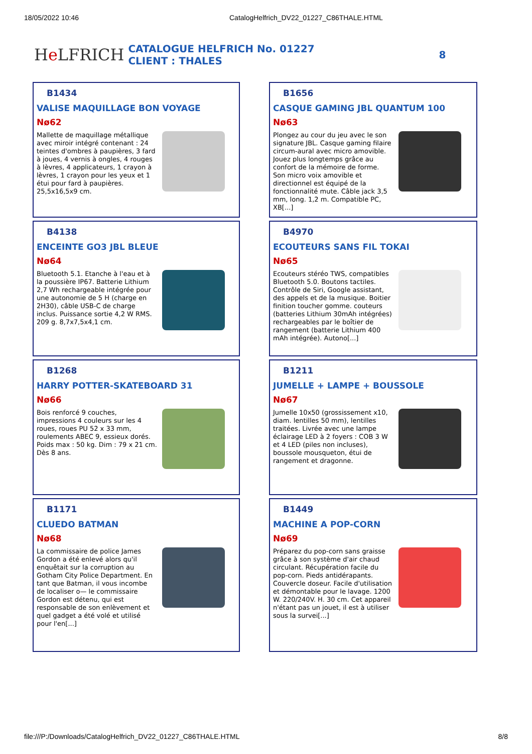18/05/2022 10:46 CatalogHelfrich_DV22_01227_C86THALE.HTML
He LFRICH
CATALOGUE HELFRICH No. 01227
CLIENT : THALES
8
B1434
VALISE MAQUILLAGE BON VOYAGE
Nø62
Mallette de maquillage métallique avec miroir intégré contenant : 24 teintes d'ombres à paupières, 3 fard à joues, 4 vernis à ongles, 4 rouges à lèvres, 4 applicateurs, 1 crayon à lèvres, 1 crayon pour les yeux et 1 étui pour fard à paupières. 25,5x16,5x9 cm.
B1656
CASQUE GAMING JBL QUANTUM 100
Nø63
Plongez au cour du jeu avec le son signature JBL. Casque gaming filaire circum-aural avec micro amovible. Jouez plus longtemps grâce au confort de la mémoire de forme. Son micro voix amovible et directionnel est équipé de la fonctionnalité mute. Câble jack 3,5 mm, long. 1,2 m. Compatible PC, XB[...]
B4138
ENCEINTE GO3 JBL BLEUE
Nø64
Bluetooth 5.1. Etanche à l'eau et à la poussière IP67. Batterie Lithium 2,7 Wh rechargeable intégrée pour une autonomie de 5 H (charge en 2H30), câble USB-C de charge inclus. Puissance sortie 4,2 W RMS. 209 g. 8,7x7,5x4,1 cm.
B4970
ECOUTEURS SANS FIL TOKAI
Nø65
Ecouteurs stéréo TWS, compatibles Bluetooth 5.0. Boutons tactiles. Contrôle de Siri, Google assistant, des appels et de la musique. Boitier finition toucher gomme. couteurs (batteries Lithium 30mAh intégrées) rechargeables par le boîtier de rangement (batterie Lithium 400 mAh intégrée). Autono[...]
B1268
HARRY POTTER-SKATEBOARD 31
Nø66
Bois renforcé 9 couches, impressions 4 couleurs sur les 4 roues, roues PU 52 x 33 mm, roulements ABEC 9, essieux dorés. Poids max : 50 kg. Dim : 79 x 21 cm. Dès 8 ans.
B1211
JUMELLE + LAMPE + BOUSSOLE
Nø67
Jumelle 10x50 (grossissement x10, diam. lentilles 50 mm), lentilles traitées. Livrée avec une lampe éclairage LED à 2 foyers : COB 3 W et 4 LED (piles non incluses), boussole mousqueton, étui de rangement et dragonne.
B1171
CLUEDO BATMAN
Nø68
La commissaire de police James Gordon a été enlevé alors qu'il enquêtait sur la corruption au Gotham City Police Department. En tant que Batman, il vous incombe de localiser o— le commissaire Gordon est détenu, qui est responsable de son enlèvement et quel gadget a été volé et utilisé pour l'en[...]
B1449
MACHINE A POP-CORN
Nø69
Préparez du pop-corn sans graisse grâce à son système d'air chaud circulant. Récupération facile du pop-corn. Pieds antidérapants. Couvercle doseur. Facile d'utilisation et démontable pour le lavage. 1200 W. 220/240V. H. 30 cm. Cet appareil n'étant pas un jouet, il est à utiliser sous la survei[...]
file:///P:/Downloads/CatalogHelfrich_DV22_01227_C86THALE.HTML 8/8